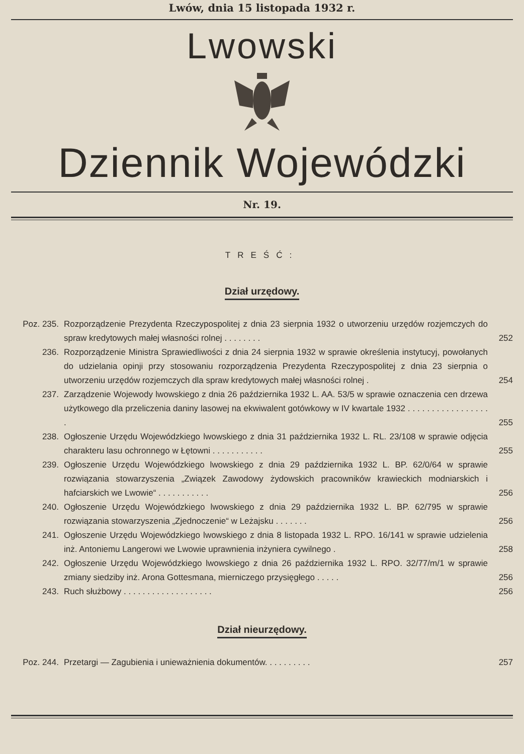Lwów, dnia 15 listopada 1932 r.
Lwowski
Dziennik Wojewódzki
Nr. 19.
TREŚĆ:
Dział urzędowy.
Poz. 235. Rozporządzenie Prezydenta Rzeczypospolitej z dnia 23 sierpnia 1932 o utworzeniu urzędów rozjemczych do spraw kredytowych małej własności rolnej . . . . . . . .
252
236. Rozporządzenie Ministra Sprawiedliwości z dnia 24 sierpnia 1932 w sprawie określenia instytucyj, powołanych do udzielania opinji przy stosowaniu rozporządzenia Prezydenta Rzeczypospolitej z dnia 23 sierpnia o utworzeniu urzędów rozjemczych dla spraw kredytowych małej własności rolnej .
254
237. Zarządzenie Wojewody lwowskiego z dnia 26 października 1932 L. AA. 53/5 w sprawie oznaczenia cen drzewa użytkowego dla przeliczenia daniny lasowej na ekwiwalent gotówkowy w IV kwartale 1932 . . . . . . . . . . . . . . . . . .
255
238. Ogłoszenie Urzędu Wojewódzkiego lwowskiego z dnia 31 października 1932 L. RL. 23/108 w sprawie odjęcia charakteru lasu ochronnego w Łętowni . . . . . . . . . . .
255
239. Ogłoszenie Urzędu Wojewódzkiego lwowskiego z dnia 29 października 1932 L. BP. 62/0/64 w sprawie rozwiązania stowarzyszenia „Związek Zawodowy żydowskich pracowników krawieckich modniarskich i hafciarskich we Lwowie“ . . . . . . . . . . .
256
240. Ogłoszenie Urzędu Wojewódzkiego lwowskiego z dnia 29 października 1932 L. BP. 62/795 w sprawie rozwiązania stowarzyszenia „Zjednoczenie“ w Leżajsku . . . . . . .
256
241. Ogłoszenie Urzędu Wojewódzkiego lwowskiego z dnia 8 listopada 1932 L. RPO. 16/141 w sprawie udzielenia inż. Antoniemu Langerowi we Lwowie uprawnienia inżyniera cywilnego .
258
242. Ogłoszenie Urzędu Wojewódzkiego lwowskiego z dnia 26 października 1932 L. RPO. 32/77/m/1 w sprawie zmiany siedziby inż. Arona Gottesmana, mierniczego przysięgłego . . . . .
256
243. Ruch służbowy . . . . . . . . . . . . . . . . . . .
256
Dział nieurzędowy.
Poz. 244. Przetargi — Zagubienia i unieważnienia dokumentów. . . . . . . . . .
257